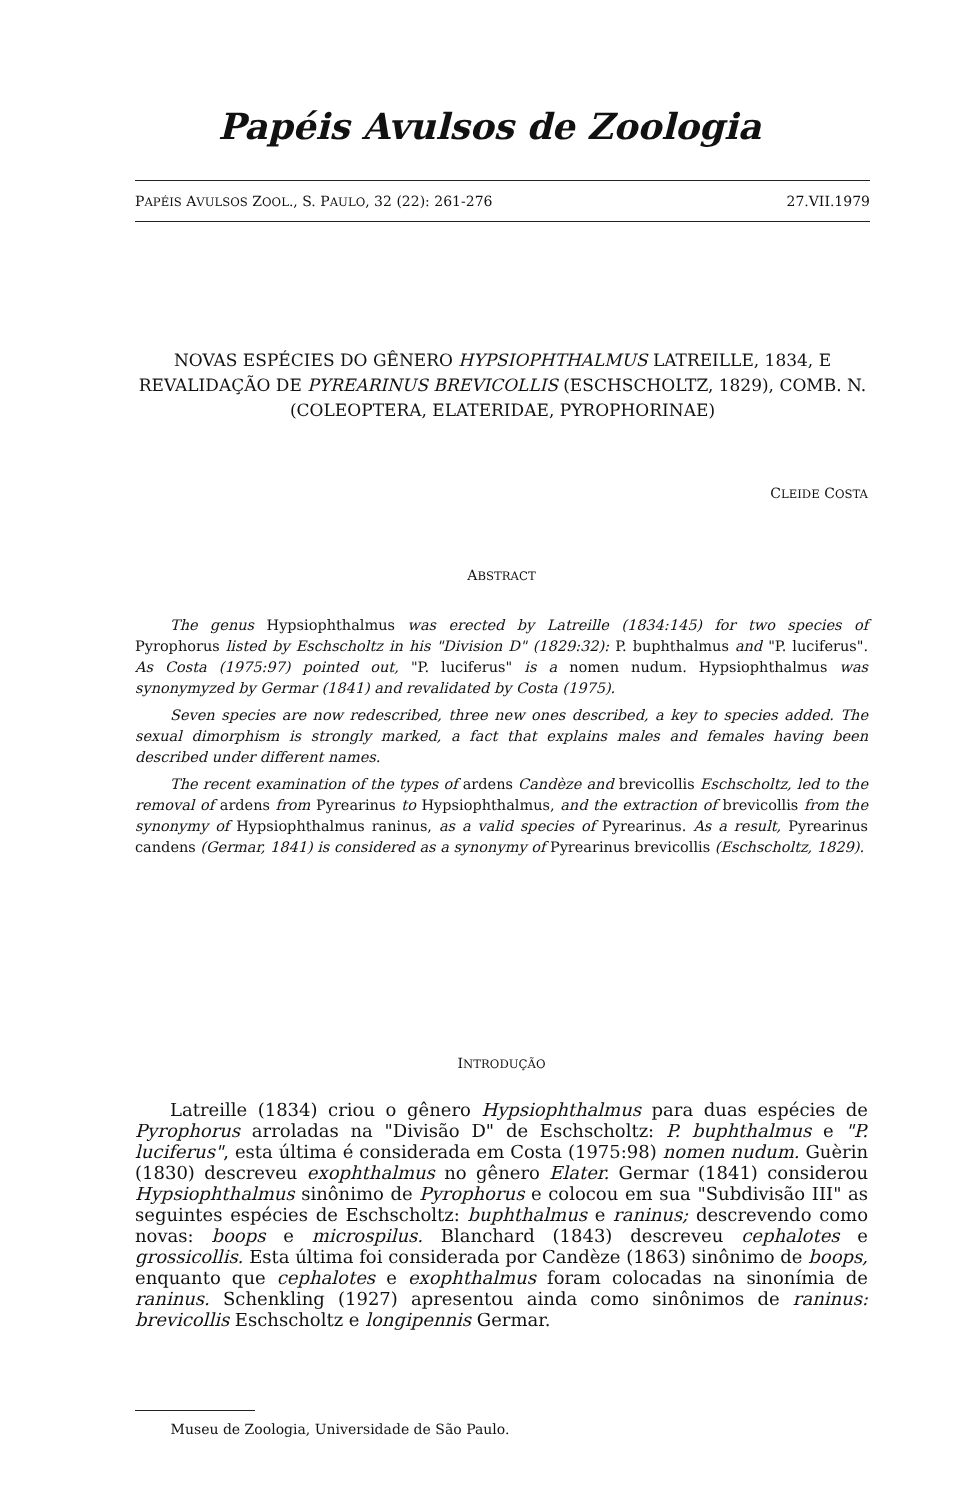Papéis Avulsos de Zoologia
PAPÉIS AVULSOS ZOOL., S. PAULO, 32 (22): 261-276 27.VII.1979
NOVAS ESPÉCIES DO GÊNERO HYPSIOPHTHALMUS LATREILLE, 1834, E REVALIDAÇÃO DE PYREARINUS BREVICOLLIS (ESCHSCHOLTZ, 1829), COMB. N.
(COLEOPTERA, ELATERIDAE, PYROPHORINAE)
CLEIDE COSTA
ABSTRACT
The genus Hypsiophthalmus was erected by Latreille (1834:145) for two species of Pyrophorus listed by Eschscholtz in his "Division D" (1829:32): P. buphthalmus and "P. luciferus". As Costa (1975:97) pointed out, "P. luciferus" is a nomen nudum. Hypsiophthalmus was synonymyzed by Germar (1841) and revalidated by Costa (1975).
Seven species are now redescribed, three new ones described, a key to species added. The sexual dimorphism is strongly marked, a fact that explains males and females having been described under different names.
The recent examination of the types of ardens Candèze and brevicollis Eschscholtz, led to the removal of ardens from Pyrearinus to Hypsiophthalmus, and the extraction of brevicollis from the synonymy of Hypsiophthalmus raninus, as a valid species of Pyrearinus. As a result, Pyrearinus candens (Germar, 1841) is considered as a synonymy of Pyrearinus brevicollis (Eschscholtz, 1829).
INTRODUÇÃO
Latreille (1834) criou o gênero Hypsiophthalmus para duas espécies de Pyrophorus arroladas na "Divisão D" de Eschscholtz: P. buphthalmus e "P. luciferus", esta última é considerada em Costa (1975:98) nomen nudum. Guèrin (1830) descreveu exophthalmus no gênero Elater. Germar (1841) considerou Hypsiophthalmus sinônimo de Pyrophorus e colocou em sua "Subdivisão III" as seguintes espécies de Eschscholtz: buphthalmus e raninus; descrevendo como novas: boops e microspilus. Blanchard (1843) descreveu cephalotes e grossicollis. Esta última foi considerada por Candèze (1863) sinônimo de boops, enquanto que cephalotes e exophthalmus foram colocadas na sinonímia de raninus. Schenkling (1927) apresentou ainda como sinônimos de raninus: brevicollis Eschscholtz e longipennis Germar.
Museu de Zoologia, Universidade de São Paulo.